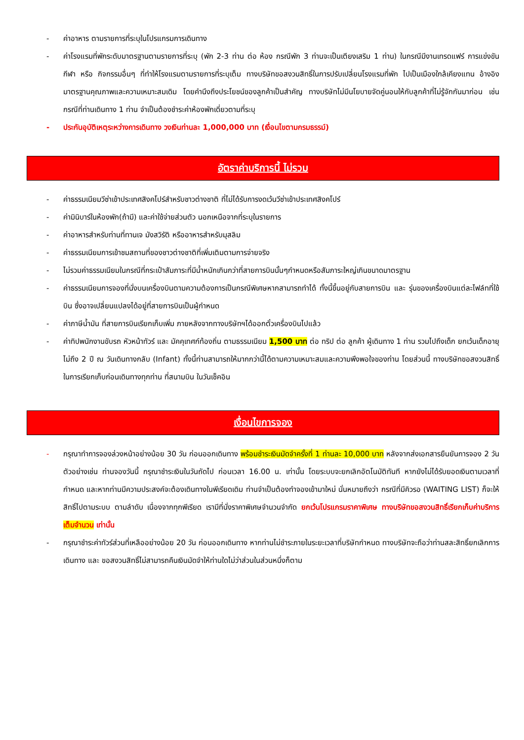- ค่าอาหาร ตามรายการที่ระบุในโปรแกรมการเดินทาง
- ค่าโรงแรมที่พักระดับมาตรฐานตามรายการที่ระบุ (พัก 2-3 ท่าน ต่อ ห้อง กรณีพัก 3 ท่านจะเป็นเตียงเสริม 1 ท่าน) ในกรณีมีงานเทรดแฟร์ การแข่งขันกีฬา หรือ กิจกรรมอื่นๆ ที่ทำให้โรงแรมตามรายการที่ระบุเต็ม ทางบริษัทขอสงวนสิทธิ์ในการปรับเปลี่ยนโรงแรมที่พัก ไปเป็นเมืองใกล้เคียงแทน อ้างอิงมาตรฐานคุณภาพและความเหมาะสมเดิม โดยคำนึงถึงประโยชน์ของลูกค้าเป็นสำคัญ ทางบริษัทไม่มีนโยบายจัดคู่นอนให้กับลูกค้าที่ไม่รู้จักกันมาก่อน เช่น กรณีที่ท่านเดินทาง 1 ท่าน จำเป็นต้องชำระค่าห้องพักเดี่ยวตามที่ระบุ
- ประกันอุบัติเหตุระหว่างการเดินทาง วงเงินท่านละ 1,000,000 บาท (เงื่อนไขตามกรมธรรม์)
อัตราค่าบริการนี้ ไม่รวม
- ค่าธรรมเนียมวีซ่าเข้าประเทศสิงคโปร์สำหรับชาวต่างชาติ ที่ไม่ได้รับการงดเว้นวีซ่าเข้าประเทศสิงคโปร์
- ค่ามินิบาร์ในห้องพัก(ถ้ามี) และค่าใช้จ่ายส่วนตัว นอกเหนือจากที่ระบุในรายการ
- ค่าอาหารสำหรับท่านที่ทานเจ มังสวิรัติ หรืออาหารสำหรับมุสลิม
- ค่าธรรมเนียมการเข้าชมสถานที่ของชาวต่างชาติที่เพิ่มเติมตามการจ่ายจริง
- ไม่รวมค่าธรรมเนียมในกรณีที่กระเป๋าสัมภาระที่มีน้ำหนักเกินกว่าที่สายการบินนั้นๆกำหนดหรือสัมภาระใหญ่เกินขนาดมาตรฐาน
- ค่าธรรมเนียมการจองที่นั่งบนเครื่องบินตามความต้องการเป็นกรณีพิเศษหากสามารถทำได้ ทั้งนี้ขึ้นอยู่กับสายการบิน และ รุ่นของเครื่องบินแต่ละไฟล์ทที่ใช้บิน ซึ่งอาจเปลี่ยนแปลงได้อยู่ที่สายการบินเป็นผู้กำหนด
- ค่าภาษีน้ำมัน ที่สายการบินเรียกเก็บเพิ่ม ภายหลังจากทางบริษัทฯได้ออกตั๋วเครื่องบินไปแล้ว
- ค่าทิปพนักงานขับรถ หัวหน้าทัวร์ และ มัคคุเทศก์ท้องถิ่น ตามธรรมเนียม 1,500 บาท ต่อ ทริป ต่อ ลูกค้า ผู้เดินทาง 1 ท่าน รวมไปถึงเด็ก ยกเว้นเด็กอายุไม่ถึง 2 ปี ณ วันเดินทางกลับ (Infant) ทั้งนี้ท่านสามารถให้มากกว่านี้ได้ตามความเหมาะสมและความพึงพอใจของท่าน โดยส่วนนี้ ทางบริษัทขอสงวนสิทธิ์ในการเรียกเก็บก่อนเดินทางทุกท่าน ที่สนามบิน ในวันเช็คอิน
เงื่อนไขการจอง
- กรุณาทำการจองล่วงหน้าอย่างน้อย 30 วัน ก่อนออกเดินทาง พร้อมชำระเงินมัดจำครั้งที่ 1 ท่านละ 10,000 บาท หลังจากส่งเอกสารยืนยันการจอง 2 วัน ตัวอย่างเช่น ท่านจองวันนี้ กรุณาชำระเงินในวันถัดไป ก่อนเวลา 16.00 น. เท่านั้น โดยระบบจะยกเลิกอัตโนมัติทันที หากยังไม่ได้รับยอดเงินตามเวลาที่กำหนด และหากท่านมีความประสงค์จะต้องเดินทางในพีเรียดเดิม ท่านจำเป็นต้องทำจองเข้ามาใหม่ นั่นหมายถึงว่า กรณีที่มีคิวรอ (WAITING LIST) ก็จะให้สิทธิ์ไปตามระบบ ตามลำดับ เนื่องจากทุกพีเรียด เรามีที่นั่งราคาพิเศษจำนวนจำกัด ยกเว้นโปรแกรมราคาพิเศษ ทางบริษัทขอสงวนสิทธิ์เรียกเก็บค่าบริการ เต็มจำนวน เท่านั้น
- กรุณาชำระค่าทัวร์ส่วนที่เหลืออย่างน้อย 20 วัน ก่อนออกเดินทาง หากท่านไม่ชำระภายในระยะเวลาที่บริษัทกำหนด ทางบริษัทจะถือว่าท่านสละสิทธิ์ยกเลิกการเดินทาง และ ขอสงวนสิทธิ์ไม่สามารถคืนเงินมัดจำให้ท่านใดไม่ว่าส่วนในส่วนหนึ่งก็ตาม